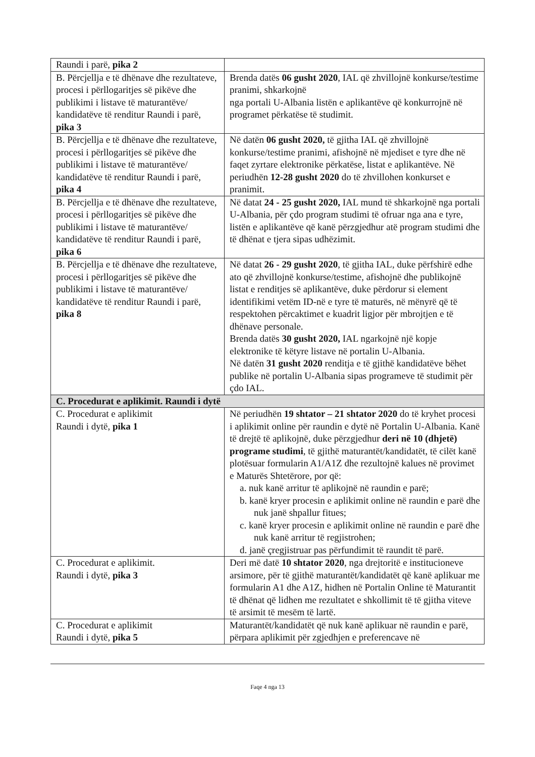| Raundi i parë, pika 2 | |
| B. Përcjellja e të dhënave dhe rezultateve, procesi i përllogaritjes së pikëve dhe publikimi i listave të maturantëve/ kandidatëve të renditur Raundi i parë, pika 3 | Brenda datës 06 gusht 2020 , IAL që zhvillojnë konkurse/testime pranimi, shkarkojnë nga portali U-Albania listën e aplikantëve që konkurrojnë në programet përkatëse të studimit. |
| B. Përcjellja e të dhënave dhe rezultateve, procesi i përllogaritjes së pikëve dhe publikimi i listave të maturantëve/ kandidatëve të renditur Raundi i parë, pika 4 | Në datën 06 gusht 2020, të gjitha IAL që zhvillojnë konkurse/testime pranimi, afishojnë në mjediset e tyre dhe në faqet zyrtare elektronike përkatëse, listat e aplikantëve. Në periudhën 12-28 gusht 2020 do të zhvillohen konkurset e pranimit. |
| B. Përcjellja e të dhënave dhe rezultateve, procesi i përllogaritjes së pikëve dhe publikimi i listave të maturantëve/ kandidatëve të renditur Raundi i parë, pika 6 | Në datat 24 - 25 gusht 2020, IAL mund të shkarkojnë nga portali U-Albania, për çdo program studimi të ofruar nga ana e tyre, listën e aplikantëve që kanë përzgjedhur atë program studimi dhe të dhënat e tjera sipas udhëzimit. |
| B. Përcjellja e të dhënave dhe rezultateve, procesi i përllogaritjes së pikëve dhe publikimi i listave të maturantëve/ kandidatëve të renditur Raundi i parë, pika 8 | Në datat 26 - 29 gusht 2020 , të gjitha IAL, duke përfshirë edhe ato që zhvillojnë konkurse/testime, afishojnë dhe publikojnë listat e renditjes së aplikantëve, duke përdorur si element identifikimi vetëm ID-në e tyre të maturës, në mënyrë që të respektohen përcaktimet e kuadrit ligjor për mbrojtjen e të dhënave personale. Brenda datës 30 gusht 2020, IAL ngarkojnë një kopje elektronike të këtyre listave në portalin U-Albania. Në datën 31 gusht 2020 renditja e të gjithë kandidatëve bëhet publike në portalin U-Albania sipas programeve të studimit për çdo IAL. |
| C. Procedurat e aplikimit. Raundi i dytë | |
| C. Procedurat e aplikimit Raundi i dytë, pika 1 | Në periudhën 19 shtator – 21 shtator 2020 do të kryhet procesi i aplikimit online për raundin e dytë në Portalin U-Albania. Kanë të drejtë të aplikojnë, duke përzgjedhur deri në 10 (dhjetë) programe studimi , të gjithë maturantët/kandidatët, të cilët kanë plotësuar formularin A1/A1Z dhe rezultojnë kalues në provimet e Maturës Shtetërore, por që: a. nuk kanë arritur të aplikojnë në raundin e parë; b. kanë kryer procesin e aplikimit online në raundin e parë dhe nuk janë shpallur fitues; c. kanë kryer procesin e aplikimit online në raundin e parë dhe nuk kanë arritur të regjistrohen; d. janë çregjistruar pas përfundimit të raundit të parë. |
| C. Procedurat e aplikimit. Raundi i dytë, pika 3 | Deri më datë 10 shtator 2020 , nga drejtoritë e institucioneve arsimore, për të gjithë maturantët/kandidatët që kanë aplikuar me formularin A1 dhe A1Z, hidhen në Portalin Online të Maturantit të dhënat që lidhen me rezultatet e shkollimit të të gjitha viteve të arsimit të mesëm të lartë. |
| C. Procedurat e aplikimit Raundi i dytë, pika 5 | Maturantët/kandidatët që nuk kanë aplikuar në raundin e parë, përpara aplikimit për zgjedhjen e preferencave në |
Faqe 4 nga 13